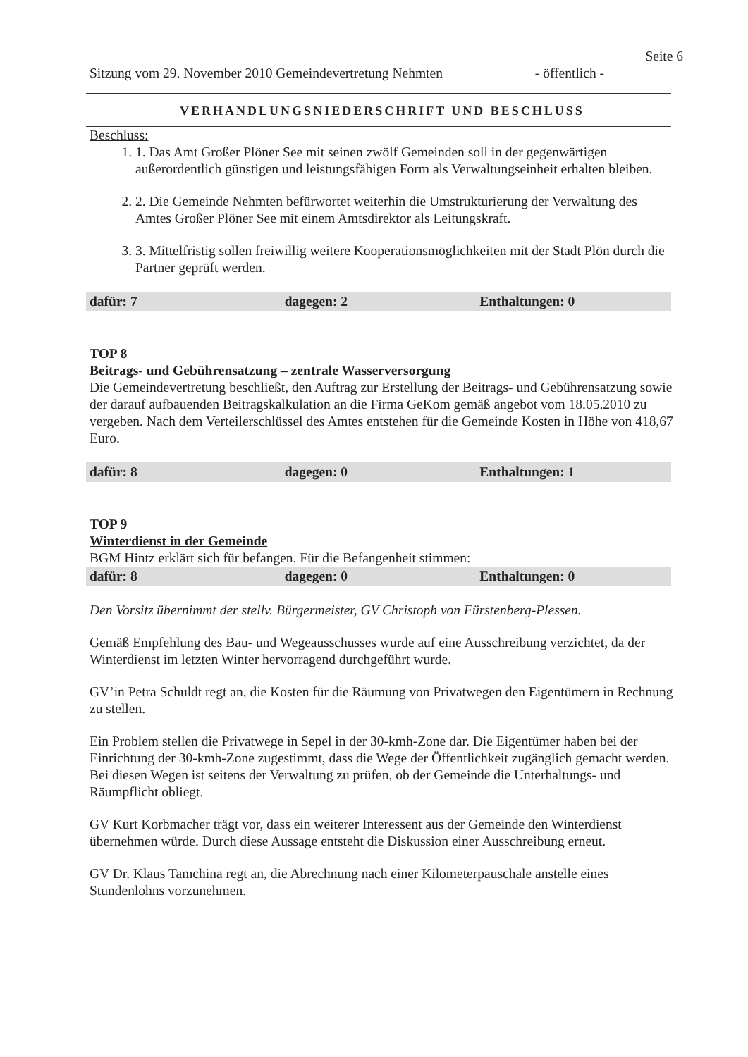Seite 6
Sitzung vom 29. November 2010 Gemeindevertretung Nehmten - öffentlich -
VERHANDLUNGSNIEDERSCHRIFT UND BESCHLUSS
Beschluss:
1. 1. Das Amt Großer Plöner See mit seinen zwölf Gemeinden soll in der gegenwärtigen außerordentlich günstigen und leistungsfähigen Form als Verwaltungseinheit erhalten bleiben.
2. 2. Die Gemeinde Nehmten befürwortet weiterhin die Umstrukturierung der Verwaltung des Amtes Großer Plöner See mit einem Amtsdirektor als Leitungskraft.
3. 3. Mittelfristig sollen freiwillig weitere Kooperationsmöglichkeiten mit der Stadt Plön durch die Partner geprüft werden.
dafür: 7 dagegen: 2 Enthaltungen: 0
TOP 8
Beitrags- und Gebührensatzung – zentrale Wasserversorgung
Die Gemeindevertretung beschließt, den Auftrag zur Erstellung der Beitrags- und Gebührensatzung sowie der darauf aufbauenden Beitragskalkulation an die Firma GeKom gemäß angebot vom 18.05.2010 zu vergeben. Nach dem Verteilerschlüssel des Amtes entstehen für die Gemeinde Kosten in Höhe von 418,67 Euro.
dafür: 8 dagegen: 0 Enthaltungen: 1
TOP 9
Winterdienst in der Gemeinde
BGM Hintz erklärt sich für befangen. Für die Befangenheit stimmen:
dafür: 8 dagegen: 0 Enthaltungen: 0
Den Vorsitz übernimmt der stellv. Bürgermeister, GV Christoph von Fürstenberg-Plessen.
Gemäß Empfehlung des Bau- und Wegeausschusses wurde auf eine Ausschreibung verzichtet, da der Winterdienst im letzten Winter hervorragend durchgeführt wurde.
GV’in Petra Schuldt regt an, die Kosten für die Räumung von Privatwegen den Eigentümern in Rechnung zu stellen.
Ein Problem stellen die Privatwege in Sepel in der 30-kmh-Zone dar. Die Eigentümer haben bei der Einrichtung der 30-kmh-Zone zugestimmt, dass die Wege der Öffentlichkeit zugänglich gemacht werden. Bei diesen Wegen ist seitens der Verwaltung zu prüfen, ob der Gemeinde die Unterhaltungs- und Räumpflicht obliegt.
GV Kurt Korbmacher trägt vor, dass ein weiterer Interessent aus der Gemeinde den Winterdienst übernehmen würde. Durch diese Aussage entsteht die Diskussion einer Ausschreibung erneut.
GV Dr. Klaus Tamchina regt an, die Abrechnung nach einer Kilometerpauschale anstelle eines Stundenlohns vorzunehmen.